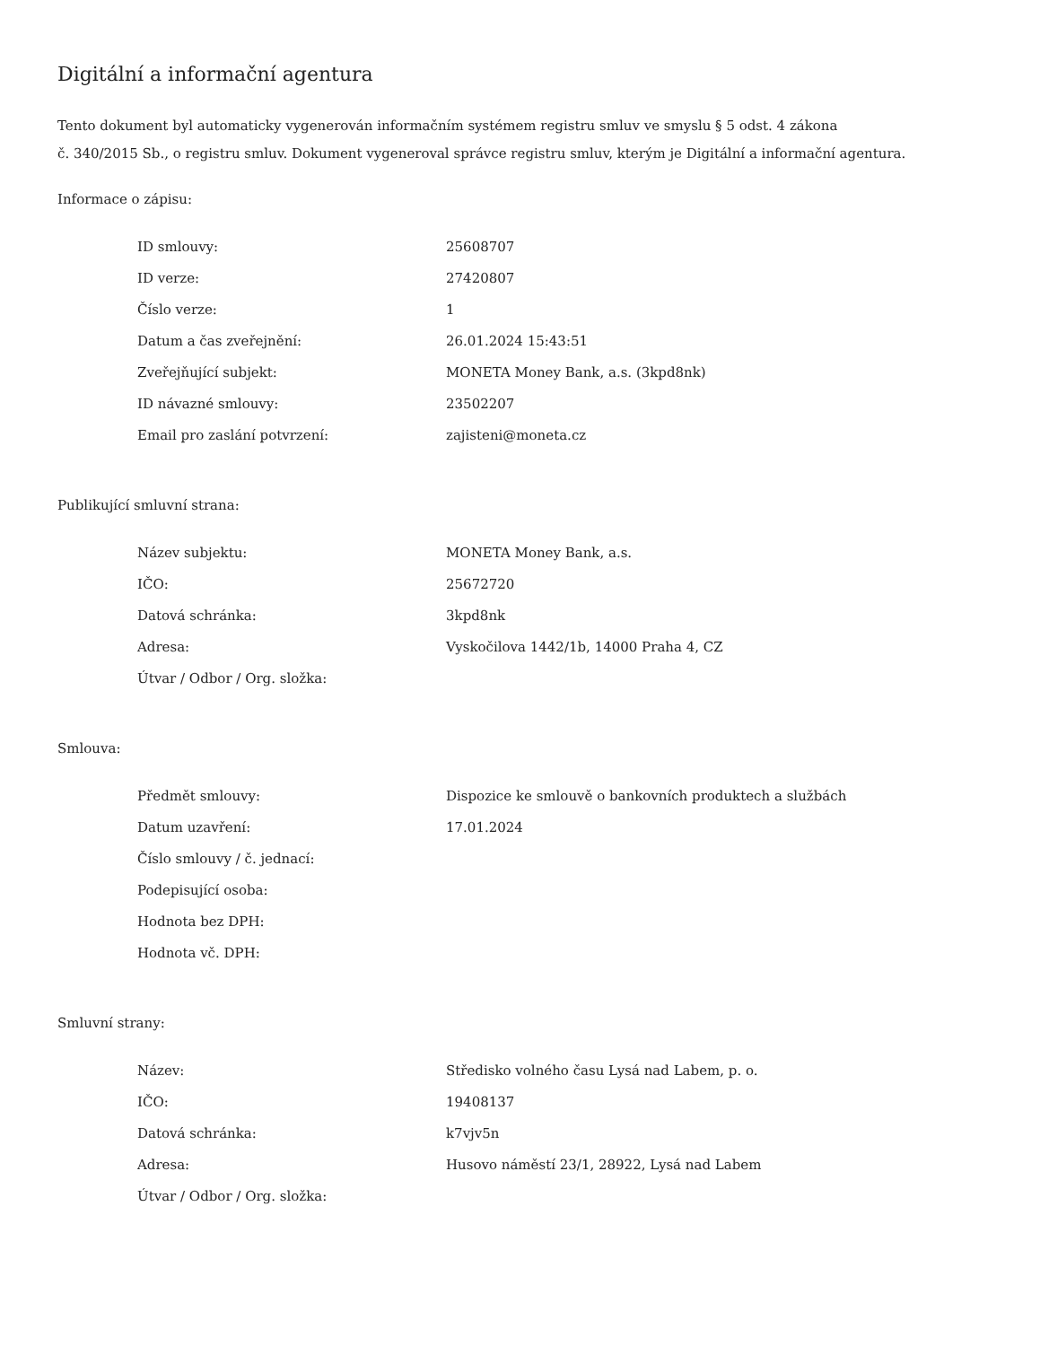Digitální a informační agentura
Tento dokument byl automaticky vygenerován informačním systémem registru smluv ve smyslu § 5 odst. 4 zákona
č. 340/2015 Sb., o registru smluv. Dokument vygeneroval správce registru smluv, kterým je Digitální a informační agentura.
Informace o zápisu:
| ID smlouvy: | 25608707 |
| ID verze: | 27420807 |
| Číslo verze: | 1 |
| Datum a čas zveřejnění: | 26.01.2024 15:43:51 |
| Zveřejňující subjekt: | MONETA Money Bank, a.s. (3kpd8nk) |
| ID návazné smlouvy: | 23502207 |
| Email pro zaslání potvrzení: | zajisteni@moneta.cz |
Publikující smluvní strana:
| Název subjektu: | MONETA Money Bank, a.s. |
| IČO: | 25672720 |
| Datová schránka: | 3kpd8nk |
| Adresa: | Vyskočilova 1442/1b, 14000 Praha 4, CZ |
| Útvar / Odbor / Org. složka: | |
Smlouva:
| Předmět smlouvy: | Dispozice ke smlouvě o bankovních produktech a službách |
| Datum uzavření: | 17.01.2024 |
| Číslo smlouvy / č. jednací: | |
| Podepisující osoba: | |
| Hodnota bez DPH: | |
| Hodnota vč. DPH: | |
Smluvní strany:
| Název: | Středisko volného času Lysá nad Labem, p. o. |
| IČO: | 19408137 |
| Datová schránka: | k7vjv5n |
| Adresa: | Husovo náměstí 23/1, 28922, Lysá nad Labem |
| Útvar / Odbor / Org. složka: | |